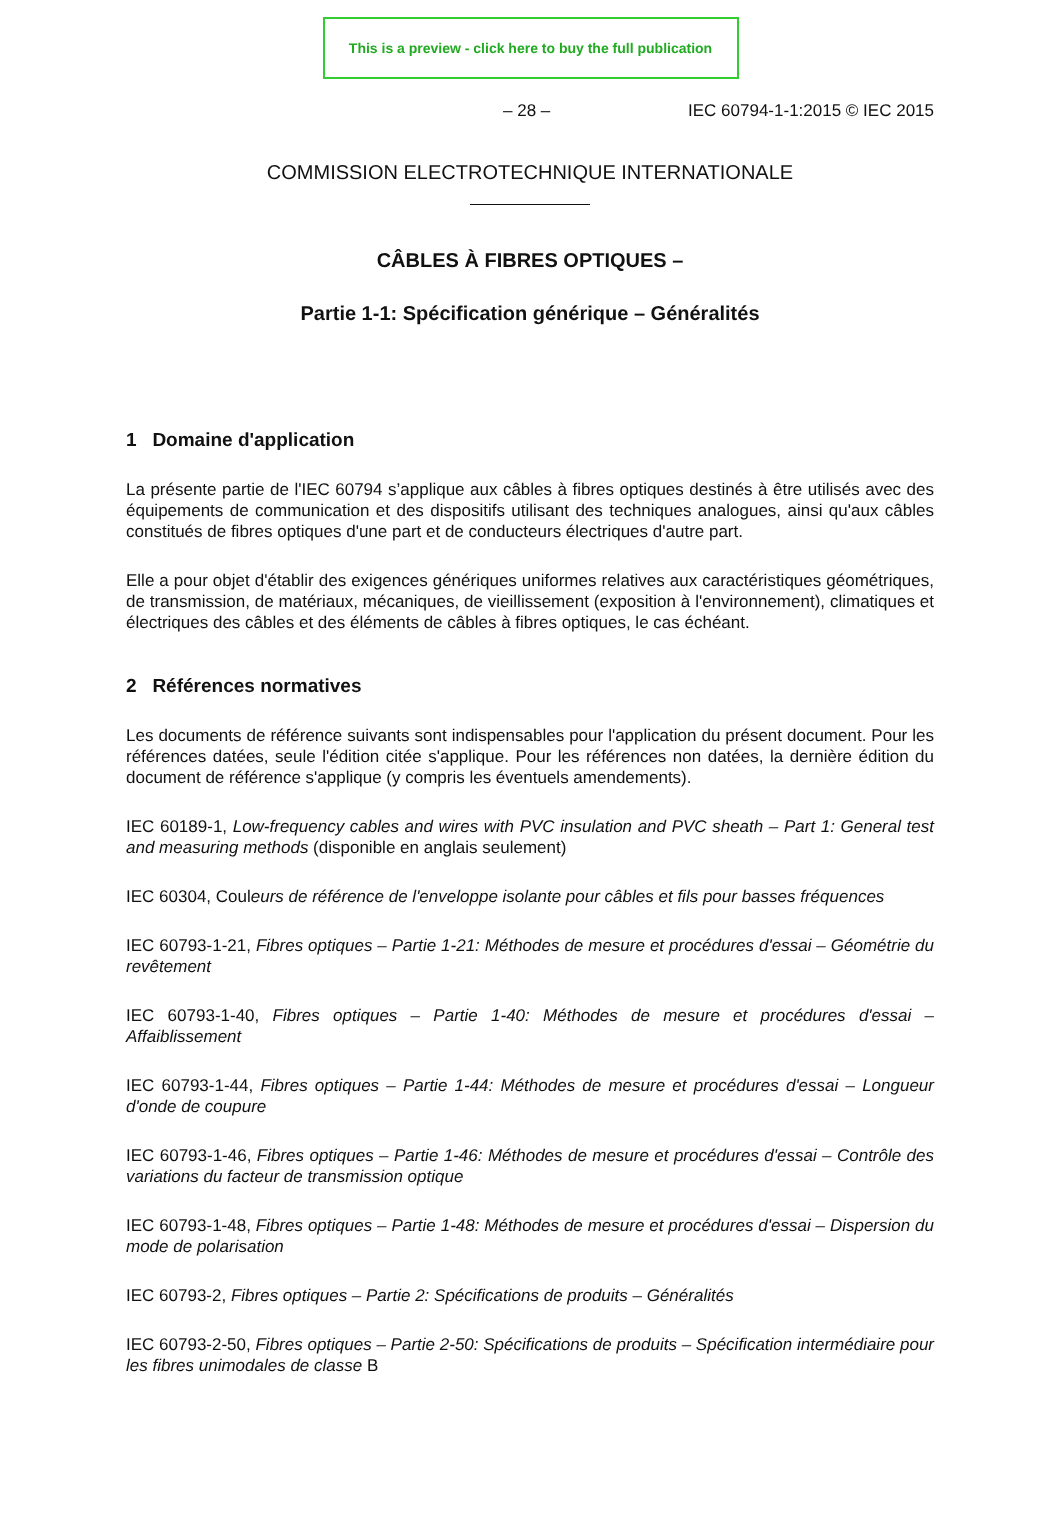This is a preview - click here to buy the full publication
– 28 – IEC 60794-1-1:2015 © IEC 2015
COMMISSION ELECTROTECHNIQUE INTERNATIONALE
CÂBLES À FIBRES OPTIQUES –
Partie 1-1: Spécification générique – Généralités
1 Domaine d'application
La présente partie de l'IEC 60794 s’applique aux câbles à fibres optiques destinés à être utilisés avec des équipements de communication et des dispositifs utilisant des techniques analogues, ainsi qu'aux câbles constitués de fibres optiques d'une part et de conducteurs électriques d'autre part.
Elle a pour objet d'établir des exigences génériques uniformes relatives aux caractéristiques géométriques, de transmission, de matériaux, mécaniques, de vieillissement (exposition à l'environnement), climatiques et électriques des câbles et des éléments de câbles à fibres optiques, le cas échéant.
2 Références normatives
Les documents de référence suivants sont indispensables pour l'application du présent document. Pour les références datées, seule l'édition citée s'applique. Pour les références non datées, la dernière édition du document de référence s'applique (y compris les éventuels amendements).
IEC 60189-1, Low-frequency cables and wires with PVC insulation and PVC sheath – Part 1: General test and measuring methods (disponible en anglais seulement)
IEC 60304, Couleurs de référence de l'enveloppe isolante pour câbles et fils pour basses fréquences
IEC 60793-1-21, Fibres optiques – Partie 1-21: Méthodes de mesure et procédures d'essai – Géométrie du revêtement
IEC 60793-1-40, Fibres optiques – Partie 1-40: Méthodes de mesure et procédures d'essai – Affaiblissement
IEC 60793-1-44, Fibres optiques – Partie 1-44: Méthodes de mesure et procédures d'essai – Longueur d'onde de coupure
IEC 60793-1-46, Fibres optiques – Partie 1-46: Méthodes de mesure et procédures d'essai – Contrôle des variations du facteur de transmission optique
IEC 60793-1-48, Fibres optiques – Partie 1-48: Méthodes de mesure et procédures d'essai – Dispersion du mode de polarisation
IEC 60793-2, Fibres optiques – Partie 2: Spécifications de produits – Généralités
IEC 60793-2-50, Fibres optiques – Partie 2-50: Spécifications de produits – Spécification intermédiaire pour les fibres unimodales de classe B